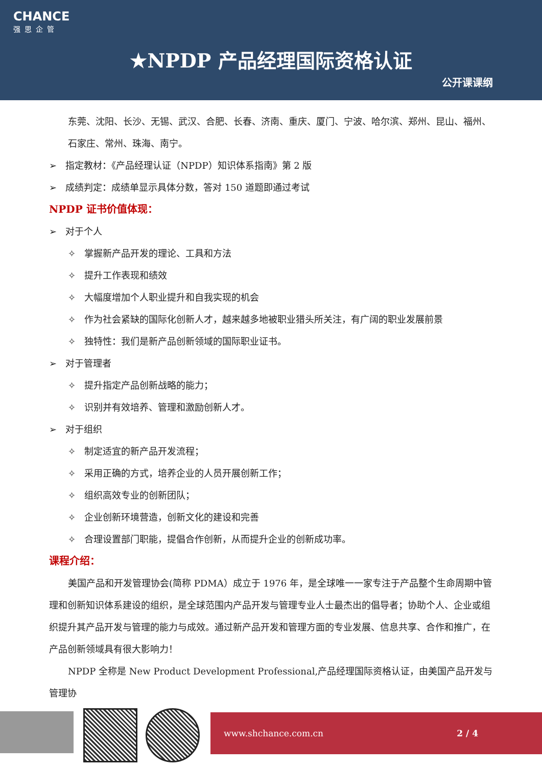CHANCE
强思企管
★NPDP 产品经理国际资格认证
公开课课纲
东莞、沈阳、长沙、无锡、武汉、合肥、长春、济南、重庆、厦门、宁波、哈尔滨、郑州、昆山、福州、石家庄、常州、珠海、南宁。
➢ 指定教材：《产品经理认证（NPDP）知识体系指南》第 2 版
➢ 成绩判定：成绩单显示具体分数，答对 150 道题即通过考试
NPDP 证书价值体现：
➢ 对于个人
✧ 掌握新产品开发的理论、工具和方法
✧ 提升工作表现和绩效
✧ 大幅度增加个人职业提升和自我实现的机会
✧ 作为社会紧缺的国际化创新人才，越来越多地被职业猎头所关注，有广阔的职业发展前景
✧ 独特性：我们是新产品创新领域的国际职业证书。
➢ 对于管理者
✧ 提升指定产品创新战略的能力；
✧ 识别并有效培养、管理和激励创新人才。
➢ 对于组织
✧ 制定适宜的新产品开发流程；
✧ 采用正确的方式，培养企业的人员开展创新工作；
✧ 组织高效专业的创新团队；
✧ 企业创新环境营造，创新文化的建设和完善
✧ 合理设置部门职能，提倡合作创新，从而提升企业的创新成功率。
课程介绍：
美国产品和开发管理协会(简称 PDMA）成立于 1976 年，是全球唯一一家专注于产品整个生命周期中管理和创新知识体系建设的组织，是全球范围内产品开发与管理专业人士最杰出的倡导者；协助个人、企业或组织提升其产品开发与管理的能力与成效。通过新产品开发和管理方面的专业发展、信息共享、合作和推广，在产品创新领域具有很大影响力！
NPDP 全称是 New Product Development Professional,产品经理国际资格认证，由美国产品开发与管理协
www.shchance.com.cn 2 / 4